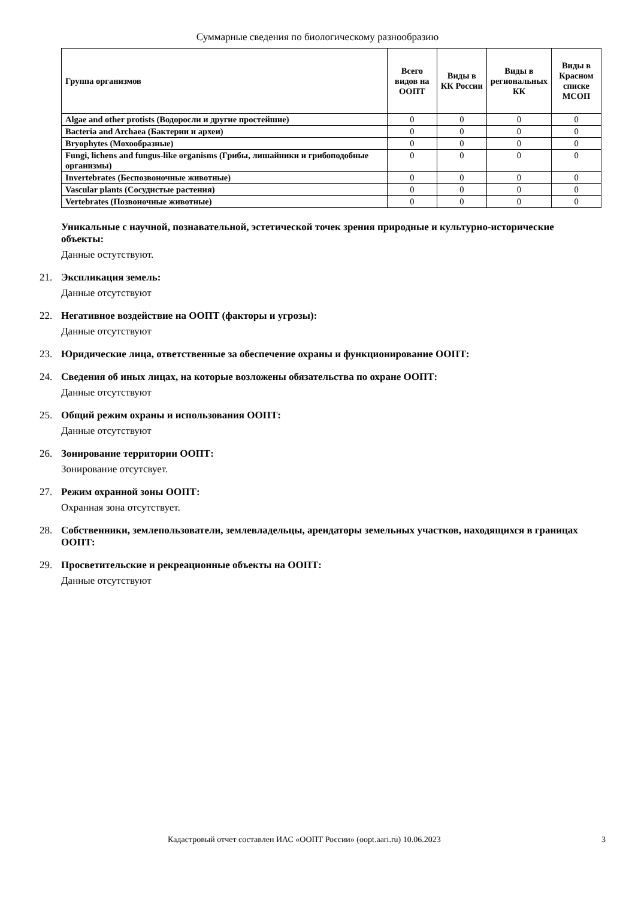Суммарные сведения по биологическому разнообразию
| Группа организмов | Всего видов на ООПТ | Виды в КК России | Виды в региональных КК | Виды в Красном списке МСОП |
| --- | --- | --- | --- | --- |
| Algae and other protists (Водоросли и другие простейшие) | 0 | 0 | 0 | 0 |
| Bacteria and Archaea (Бактерии и археи) | 0 | 0 | 0 | 0 |
| Bryophytes (Мохообразные) | 0 | 0 | 0 | 0 |
| Fungi, lichens and fungus-like organisms (Грибы, лишайники и грибоподобные организмы) | 0 | 0 | 0 | 0 |
| Invertebrates (Беспозвоночные животные) | 0 | 0 | 0 | 0 |
| Vascular plants (Сосудистые растения) | 0 | 0 | 0 | 0 |
| Vertebrates (Позвоночные животные) | 0 | 0 | 0 | 0 |
Уникальные с научной, познавательной, эстетической точек зрения природные и культурно-исторические объекты:
Данные остутствуют.
21. Экспликация земель:
Данные отсутствуют
22. Негативное воздействие на ООПТ (факторы и угрозы):
Данные отсутствуют
23. Юридические лица, ответственные за обеспечение охраны и функционирование ООПТ:
24. Сведения об иных лицах, на которые возложены обязательства по охране ООПТ:
Данные отсутствуют
25. Общий режим охраны и использования ООПТ:
Данные отсутствуют
26. Зонирование территории ООПТ:
Зонирование отсутсвует.
27. Режим охранной зоны ООПТ:
Охранная зона отсутствует.
28. Собственники, землепользователи, землевладельцы, арендаторы земельных участков, находящихся в границах ООПТ:
29. Просветительские и рекреационные объекты на ООПТ:
Данные отсутствуют
Кадастровый отчет составлен ИАС «ООПТ России» (oopt.aari.ru) 10.06.2023 3